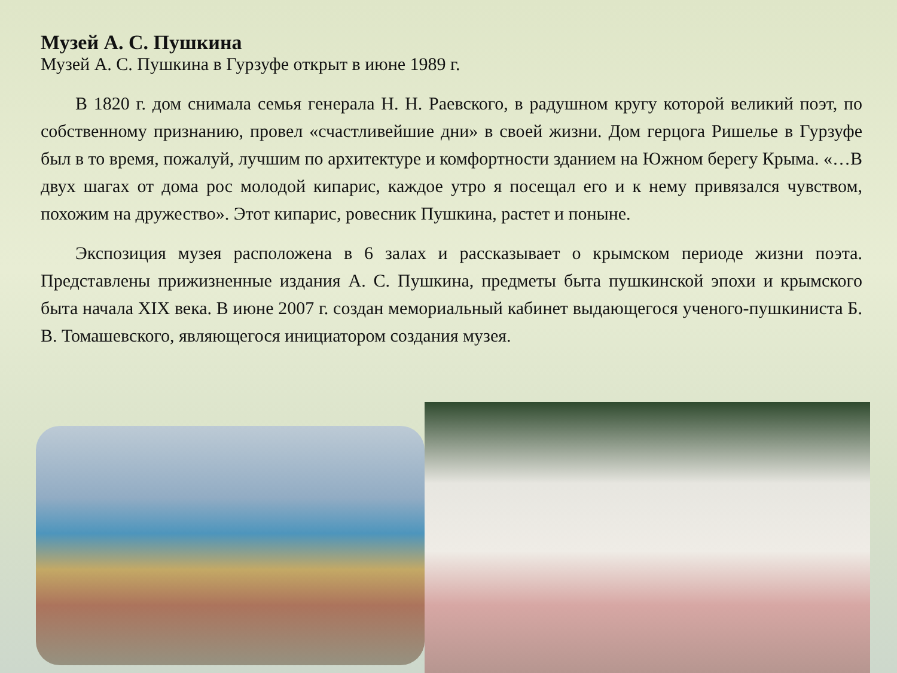Музей А. С. Пушкина
Музей А. С. Пушкина в Гурзуфе открыт в июне 1989 г.
В 1820 г. дом снимала семья генерала Н. Н. Раевского, в радушном кругу которой великий поэт, по собственному признанию, провел «счастливейшие дни» в своей жизни. Дом герцога Ришелье в Гурзуфе был в то время, пожалуй, лучшим по архитектуре и комфортности зданием на Южном берегу Крыма. «…В двух шагах от дома рос молодой кипарис, каждое утро я посещал его и к нему привязался чувством, похожим на дружество». Этот кипарис, ровесник Пушкина, растет и поныне.
Экспозиция музея расположена в 6 залах и рассказывает о крымском периоде жизни поэта. Представлены прижизненные издания А. С. Пушкина, предметы быта пушкинской эпохи и крымского быта начала XIX века. В июне 2007 г. создан мемориальный кабинет выдающегося ученого-пушкиниста Б. В. Томашевского, являющегося инициатором создания музея.